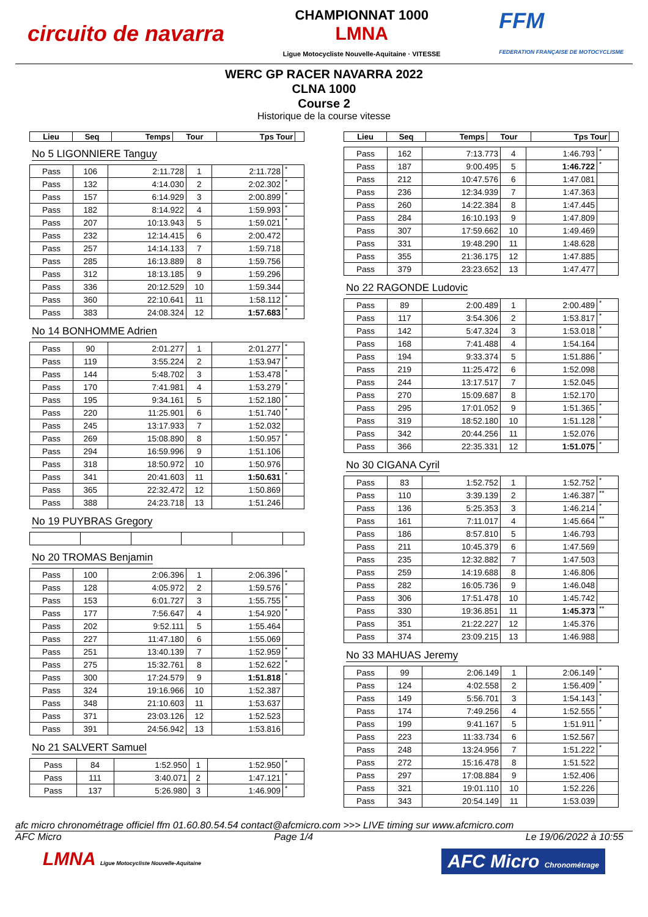circuito de navarra
CHAMPIONNAT 1000
LMNA
Ligue Motocycliste Nouvelle-Aquitaine · VITESSE
FFM
FEDERATION FRANÇAISE DE MOTOCYCLISME
WERC GP RACER NAVARRA 2022
CLNA 1000
Course 2
Historique de la course vitesse
| Lieu | Seq | Temps | Tour | Tps Tour | |
| --- | --- | --- | --- | --- | --- |
No 5 LIGONNIERE Tanguy
| Pass | 106 | 2:11.728 | 1 | 2:11.728 | * |
| Pass | 132 | 4:14.030 | 2 | 2:02.302 | * |
| Pass | 157 | 6:14.929 | 3 | 2:00.899 | * |
| Pass | 182 | 8:14.922 | 4 | 1:59.993 | * |
| Pass | 207 | 10:13.943 | 5 | 1:59.021 | * |
| Pass | 232 | 12:14.415 | 6 | 2:00.472 | |
| Pass | 257 | 14:14.133 | 7 | 1:59.718 | |
| Pass | 285 | 16:13.889 | 8 | 1:59.756 | |
| Pass | 312 | 18:13.185 | 9 | 1:59.296 | |
| Pass | 336 | 20:12.529 | 10 | 1:59.344 | |
| Pass | 360 | 22:10.641 | 11 | 1:58.112 | * |
| Pass | 383 | 24:08.324 | 12 | 1:57.683 | * |
No 14 BONHOMME Adrien
| Pass | 90 | 2:01.277 | 1 | 2:01.277 | * |
| Pass | 119 | 3:55.224 | 2 | 1:53.947 | * |
| Pass | 144 | 5:48.702 | 3 | 1:53.478 | * |
| Pass | 170 | 7:41.981 | 4 | 1:53.279 | * |
| Pass | 195 | 9:34.161 | 5 | 1:52.180 | * |
| Pass | 220 | 11:25.901 | 6 | 1:51.740 | * |
| Pass | 245 | 13:17.933 | 7 | 1:52.032 | |
| Pass | 269 | 15:08.890 | 8 | 1:50.957 | * |
| Pass | 294 | 16:59.996 | 9 | 1:51.106 | |
| Pass | 318 | 18:50.972 | 10 | 1:50.976 | |
| Pass | 341 | 20:41.603 | 11 | 1:50.631 | * |
| Pass | 365 | 22:32.472 | 12 | 1:50.869 | |
| Pass | 388 | 24:23.718 | 13 | 1:51.246 | |
No 19 PUYBRAS Gregory No 20 TROMAS Benjamin
| Pass | 100 | 2:06.396 | 1 | 2:06.396 | * |
| Pass | 128 | 4:05.972 | 2 | 1:59.576 | * |
| Pass | 153 | 6:01.727 | 3 | 1:55.755 | * |
| Pass | 177 | 7:56.647 | 4 | 1:54.920 | * |
| Pass | 202 | 9:52.111 | 5 | 1:55.464 | |
| Pass | 227 | 11:47.180 | 6 | 1:55.069 | |
| Pass | 251 | 13:40.139 | 7 | 1:52.959 | * |
| Pass | 275 | 15:32.761 | 8 | 1:52.622 | * |
| Pass | 300 | 17:24.579 | 9 | 1:51.818 | * |
| Pass | 324 | 19:16.966 | 10 | 1:52.387 | |
| Pass | 348 | 21:10.603 | 11 | 1:53.637 | |
| Pass | 371 | 23:03.126 | 12 | 1:52.523 | |
| Pass | 391 | 24:56.942 | 13 | 1:53.816 | |
No 21 SALVERT Samuel
| Pass | 84 | 1:52.950 | 1 | 1:52.950 | * |
| Pass | 111 | 3:40.071 | 2 | 1:47.121 | * |
| Pass | 137 | 5:26.980 | 3 | 1:46.909 | * |
| Lieu | Seq | Temps | Tour | Tps Tour | |
| --- | --- | --- | --- | --- | --- |
| Pass | 162 | 7:13.773 | 4 | 1:46.793 | * |
| Pass | 187 | 9:00.495 | 5 | 1:46.722 | * |
| Pass | 212 | 10:47.576 | 6 | 1:47.081 | |
| Pass | 236 | 12:34.939 | 7 | 1:47.363 | |
| Pass | 260 | 14:22.384 | 8 | 1:47.445 | |
| Pass | 284 | 16:10.193 | 9 | 1:47.809 | |
| Pass | 307 | 17:59.662 | 10 | 1:49.469 | |
| Pass | 331 | 19:48.290 | 11 | 1:48.628 | |
| Pass | 355 | 21:36.175 | 12 | 1:47.885 | |
| Pass | 379 | 23:23.652 | 13 | 1:47.477 | |
No 22 RAGONDE Ludovic
| Pass | 89 | 2:00.489 | 1 | 2:00.489 | * |
| Pass | 117 | 3:54.306 | 2 | 1:53.817 | * |
| Pass | 142 | 5:47.324 | 3 | 1:53.018 | * |
| Pass | 168 | 7:41.488 | 4 | 1:54.164 | |
| Pass | 194 | 9:33.374 | 5 | 1:51.886 | * |
| Pass | 219 | 11:25.472 | 6 | 1:52.098 | |
| Pass | 244 | 13:17.517 | 7 | 1:52.045 | |
| Pass | 270 | 15:09.687 | 8 | 1:52.170 | |
| Pass | 295 | 17:01.052 | 9 | 1:51.365 | * |
| Pass | 319 | 18:52.180 | 10 | 1:51.128 | * |
| Pass | 342 | 20:44.256 | 11 | 1:52.076 | |
| Pass | 366 | 22:35.331 | 12 | 1:51.075 | * |
No 30 CIGANA Cyril
| Pass | 83 | 1:52.752 | 1 | 1:52.752 | * |
| Pass | 110 | 3:39.139 | 2 | 1:46.387 | ** |
| Pass | 136 | 5:25.353 | 3 | 1:46.214 | * |
| Pass | 161 | 7:11.017 | 4 | 1:45.664 | ** |
| Pass | 186 | 8:57.810 | 5 | 1:46.793 | |
| Pass | 211 | 10:45.379 | 6 | 1:47.569 | |
| Pass | 235 | 12:32.882 | 7 | 1:47.503 | |
| Pass | 259 | 14:19.688 | 8 | 1:46.806 | |
| Pass | 282 | 16:05.736 | 9 | 1:46.048 | |
| Pass | 306 | 17:51.478 | 10 | 1:45.742 | |
| Pass | 330 | 19:36.851 | 11 | 1:45.373 | ** |
| Pass | 351 | 21:22.227 | 12 | 1:45.376 | |
| Pass | 374 | 23:09.215 | 13 | 1:46.988 | |
No 33 MAHUAS Jeremy
| Pass | 99 | 2:06.149 | 1 | 2:06.149 | * |
| Pass | 124 | 4:02.558 | 2 | 1:56.409 | * |
| Pass | 149 | 5:56.701 | 3 | 1:54.143 | * |
| Pass | 174 | 7:49.256 | 4 | 1:52.555 | * |
| Pass | 199 | 9:41.167 | 5 | 1:51.911 | * |
| Pass | 223 | 11:33.734 | 6 | 1:52.567 | |
| Pass | 248 | 13:24.956 | 7 | 1:51.222 | * |
| Pass | 272 | 15:16.478 | 8 | 1:51.522 | |
| Pass | 297 | 17:08.884 | 9 | 1:52.406 | |
| Pass | 321 | 19:01.110 | 10 | 1:52.226 | |
| Pass | 343 | 20:54.149 | 11 | 1:53.039 | |
afc micro chronométrage officiel ffm 01.60.80.54.54 contact@afcmicro.com >>> LIVE timing sur www.afcmicro.com
AFC Micro Page 1/4 Le 19/06/2022 à 10:55
LMNA Ligue Motocycliste Nouvelle-Aquitaine
AFC Micro Chronométrage